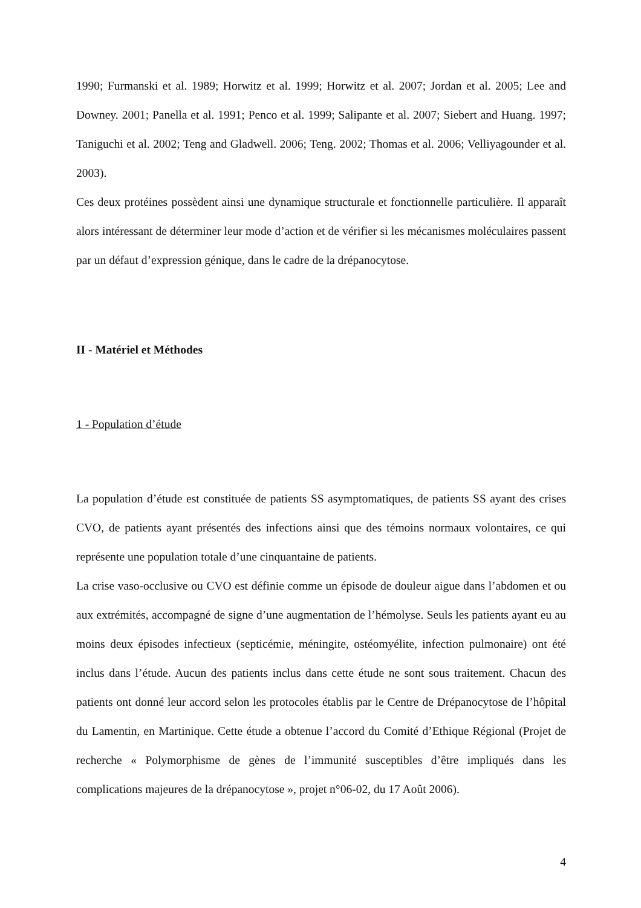1990; Furmanski et al. 1989; Horwitz et al. 1999; Horwitz et al. 2007; Jordan et al. 2005; Lee and Downey. 2001; Panella et al. 1991; Penco et al. 1999; Salipante et al. 2007; Siebert and Huang. 1997; Taniguchi et al. 2002; Teng and Gladwell. 2006; Teng. 2002; Thomas et al. 2006; Velliyagounder et al. 2003).
Ces deux protéines possèdent ainsi une dynamique structurale et fonctionnelle particulière. Il apparaît alors intéressant de déterminer leur mode d’action et de vérifier si les mécanismes moléculaires passent par un défaut d’expression génique, dans le cadre de la drépanocytose.
II - Matériel et Méthodes
1 - Population d’étude
La population d’étude est constituée de patients SS asymptomatiques, de patients SS ayant des crises CVO, de patients ayant présentés des infections ainsi que des témoins normaux volontaires, ce qui représente une population totale d’une cinquantaine de patients.
La crise vaso-occlusive ou CVO est définie comme un épisode de douleur aigue dans l’abdomen et ou aux extrémités, accompagné de signe d’une augmentation de l’hémolyse. Seuls les patients ayant eu au moins deux épisodes infectieux (septicémie, méningite, ostéomyélite, infection pulmonaire) ont été inclus dans l’étude. Aucun des patients inclus dans cette étude ne sont sous traitement. Chacun des patients ont donné leur accord selon les protocoles établis par le Centre de Drépanocytose de l’hôpital du Lamentin, en Martinique. Cette étude a obtenue l’accord du Comité d’Ethique Régional (Projet de recherche « Polymorphisme de gènes de l’immunité susceptibles d’être impliqués dans les complications majeures de la drépanocytose », projet n°06-02, du 17 Août 2006).
4